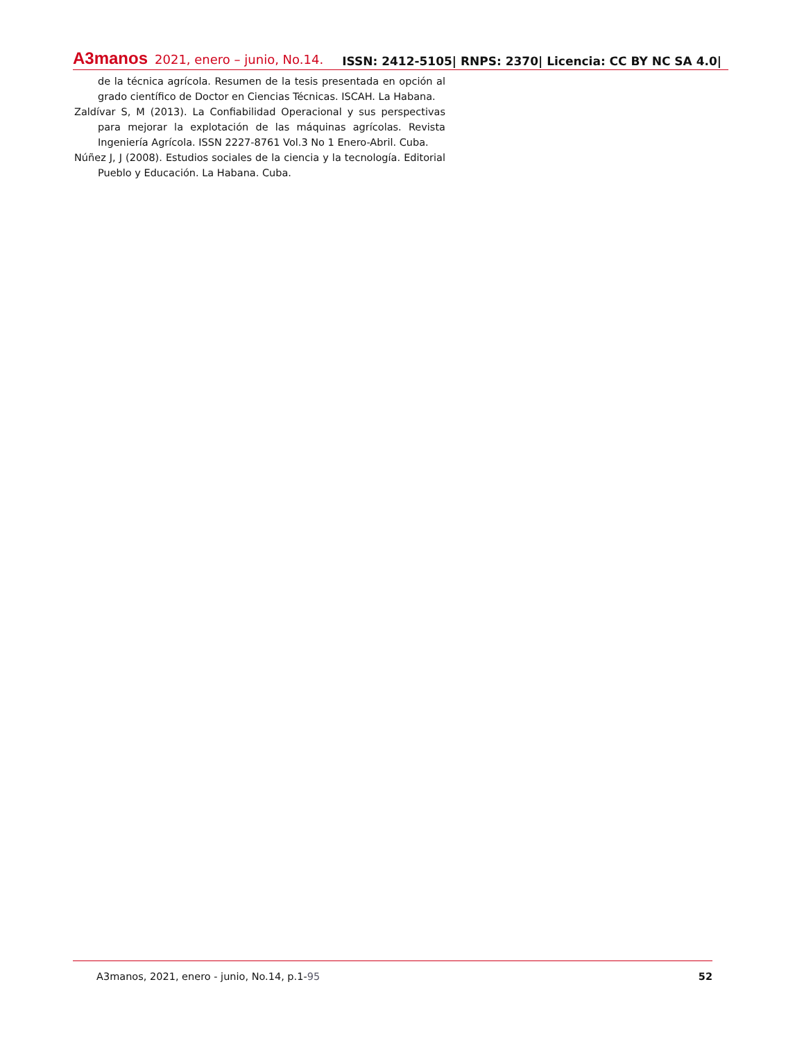A3manos 2021, enero – junio, No.14.
ISSN: 2412-5105| RNPS: 2370| Licencia: CC BY NC SA 4.0|
de la técnica agrícola. Resumen de la tesis presentada en opción al grado científico de Doctor en Ciencias Técnicas. ISCAH. La Habana.
Zaldívar S, M (2013). La Confiabilidad Operacional y sus perspectivas para mejorar la explotación de las máquinas agrícolas. Revista Ingeniería Agrícola. ISSN 2227-8761 Vol.3 No 1 Enero-Abril. Cuba.
Núñez J, J (2008). Estudios sociales de la ciencia y la tecnología. Editorial Pueblo y Educación. La Habana. Cuba.
A3manos, 2021, enero - junio, No.14, p.1-95 52